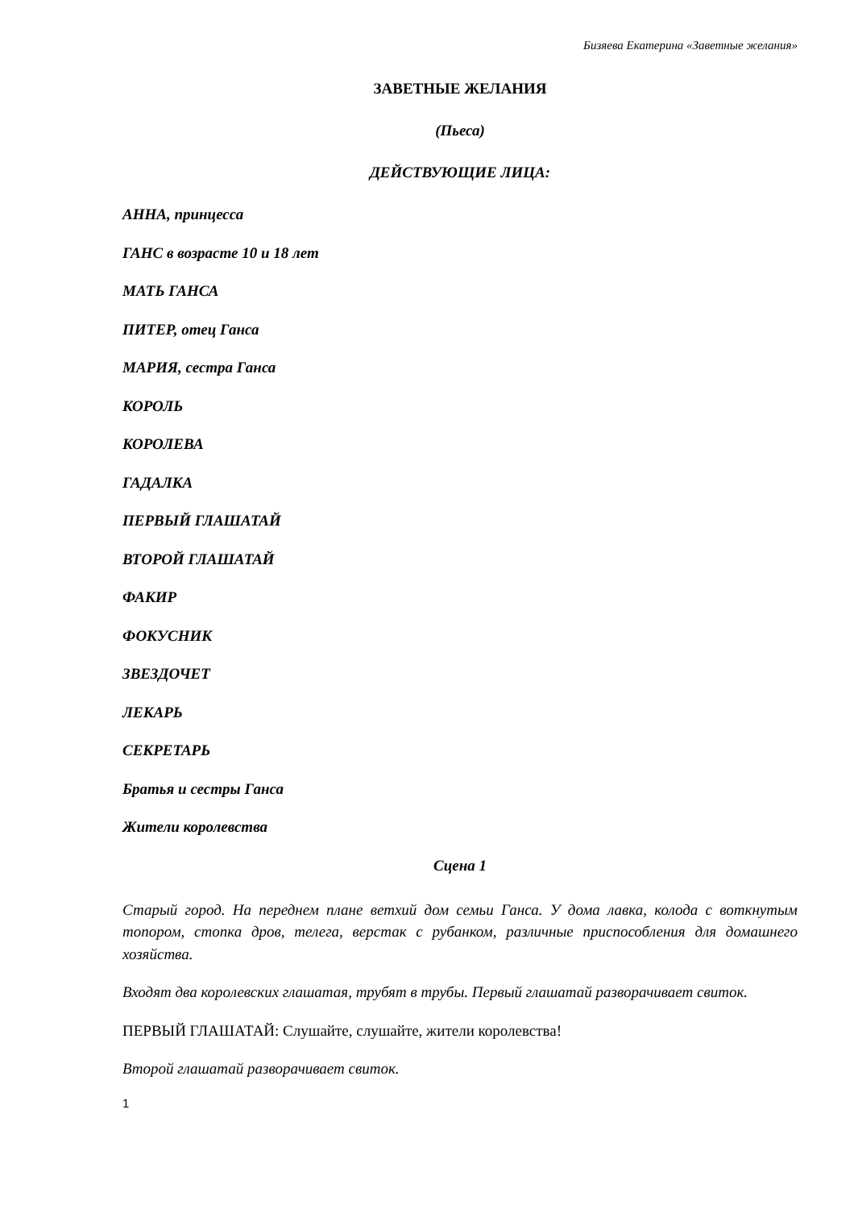Бизяева Екатерина «Заветные желания»
ЗАВЕТНЫЕ ЖЕЛАНИЯ
(Пьеса)
ДЕЙСТВУЮЩИЕ ЛИЦА:
АННА, принцесса
ГАНС в возрасте 10 и 18 лет
МАТЬ ГАНСА
ПИТЕР, отец Ганса
МАРИЯ, сестра Ганса
КОРОЛЬ
КОРОЛЕВА
ГАДАЛКА
ПЕРВЫЙ ГЛАШАТАЙ
ВТОРОЙ ГЛАШАТАЙ
ФАКИР
ФОКУСНИК
ЗВЕЗДОЧЕТ
ЛЕКАРЬ
СЕКРЕТАРЬ
Братья и сестры Ганса
Жители королевства
Сцена 1
Старый город. На переднем плане ветхий дом семьи Ганса. У дома лавка, колода с воткнутым топором, стопка дров, телега, верстак с рубанком, различные приспособления для домашнего хозяйства.
Входят два королевских глашатая, трубят в трубы. Первый глашатай разворачивает свиток.
ПЕРВЫЙ ГЛАШАТАЙ: Слушайте, слушайте, жители королевства!
Второй глашатай разворачивает свиток.
1